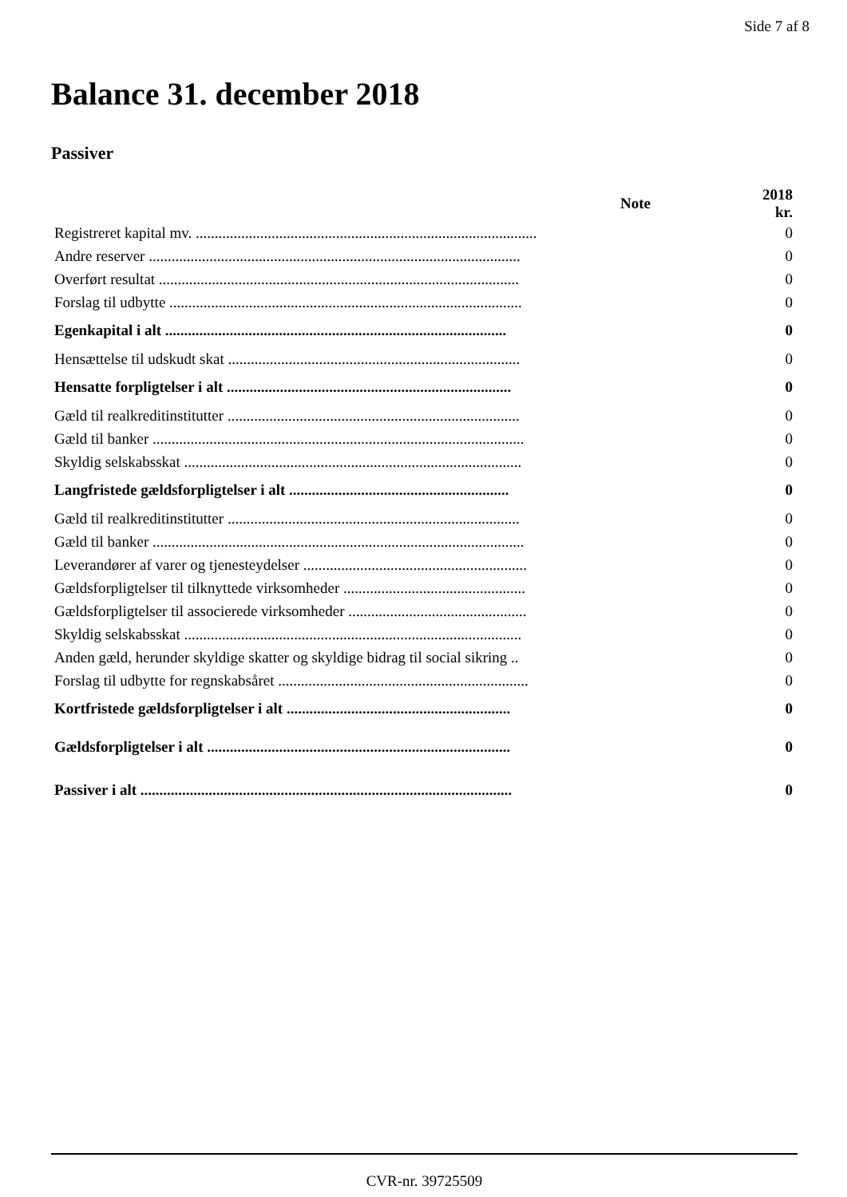Side 7 af 8
Balance 31. december 2018
Passiver
| | Note | 2018 kr. |
| --- | --- | --- |
| Registreret kapital mv. .......................................................................................... | | 0 |
| Andre reserver .................................................................................................. | | 0 |
| Overført resultat ............................................................................................... | | 0 |
| Forslag til udbytte ............................................................................................. | | 0 |
| Egenkapital i alt .......................................................................................... | | 0 |
| Hensættelse til udskudt skat ............................................................................. | | 0 |
| Hensatte forpligtelser i alt ........................................................................... | | 0 |
| Gæld til realkreditinstitutter ............................................................................. | | 0 |
| Gæld til banker .................................................................................................. | | 0 |
| Skyldig selskabsskat ......................................................................................... | | 0 |
| Langfristede gældsforpligtelser i alt .......................................................... | | 0 |
| Gæld til realkreditinstitutter ............................................................................. | | 0 |
| Gæld til banker .................................................................................................. | | 0 |
| Leverandører af varer og tjenesteydelser ........................................................... | | 0 |
| Gældsforpligtelser til tilknyttede virksomheder ................................................ | | 0 |
| Gældsforpligtelser til associerede virksomheder ............................................... | | 0 |
| Skyldig selskabsskat ......................................................................................... | | 0 |
| Anden gæld, herunder skyldige skatter og skyldige bidrag til social sikring .. | | 0 |
| Forslag til udbytte for regnskabsåret .................................................................. | | 0 |
| Kortfristede gældsforpligtelser i alt ........................................................... | | 0 |
| Gældsforpligtelser i alt ................................................................................ | | 0 |
| Passiver i alt .................................................................................................. | | 0 |
CVR-nr. 39725509